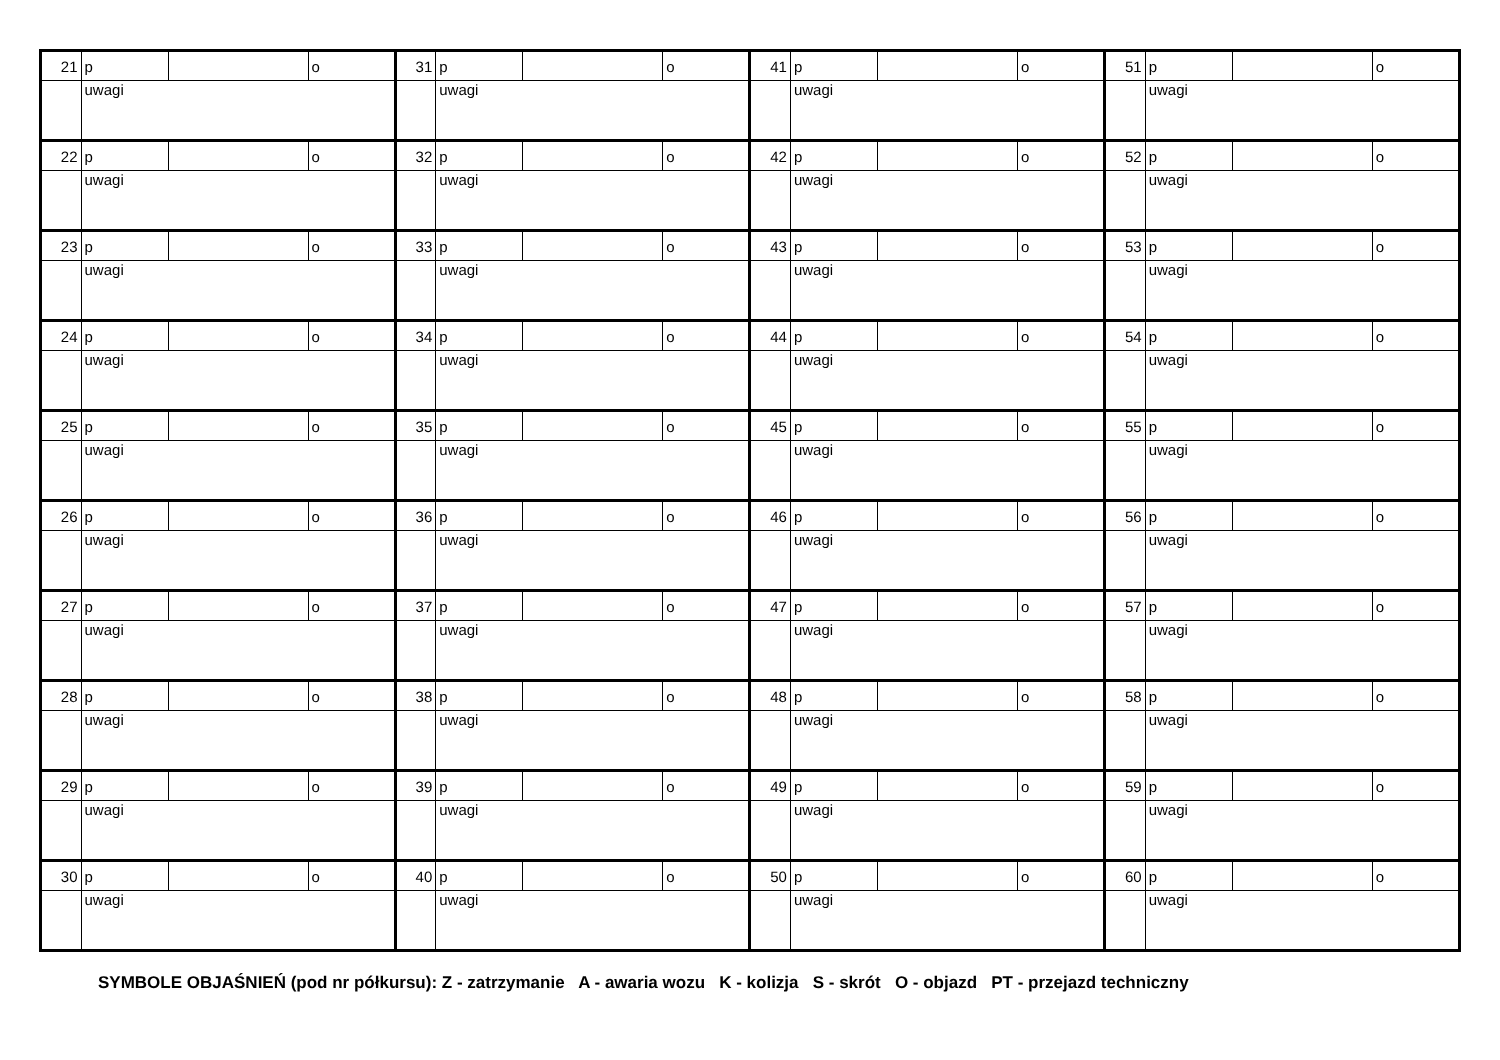| 21 | p | | o | 31 | p | | o | 41 | p | | o | 51 | p | | o |
| | uwagi | | | | uwagi | | | | uwagi | | | | uwagi | | |
| 22 | p | | o | 32 | p | | o | 42 | p | | o | 52 | p | | o |
| | uwagi | | | | uwagi | | | | uwagi | | | | uwagi | | |
| 23 | p | | o | 33 | p | | o | 43 | p | | o | 53 | p | | o |
| | uwagi | | | | uwagi | | | | uwagi | | | | uwagi | | |
| 24 | p | | o | 34 | p | | o | 44 | p | | o | 54 | p | | o |
| | uwagi | | | | uwagi | | | | uwagi | | | | uwagi | | |
| 25 | p | | o | 35 | p | | o | 45 | p | | o | 55 | p | | o |
| | uwagi | | | | uwagi | | | | uwagi | | | | uwagi | | |
| 26 | p | | o | 36 | p | | o | 46 | p | | o | 56 | p | | o |
| | uwagi | | | | uwagi | | | | uwagi | | | | uwagi | | |
| 27 | p | | o | 37 | p | | o | 47 | p | | o | 57 | p | | o |
| | uwagi | | | | uwagi | | | | uwagi | | | | uwagi | | |
| 28 | p | | o | 38 | p | | o | 48 | p | | o | 58 | p | | o |
| | uwagi | | | | uwagi | | | | uwagi | | | | uwagi | | |
| 29 | p | | o | 39 | p | | o | 49 | p | | o | 59 | p | | o |
| | uwagi | | | | uwagi | | | | uwagi | | | | uwagi | | |
| 30 | p | | o | 40 | p | | o | 50 | p | | o | 60 | p | | o |
| | uwagi | | | | uwagi | | | | uwagi | | | | uwagi | | |
SYMBOLE OBJAŚNIEŃ (pod nr półkursu): Z - zatrzymanie A - awaria wozu K - kolizja S - skrót O - objazd PT - przejazd techniczny